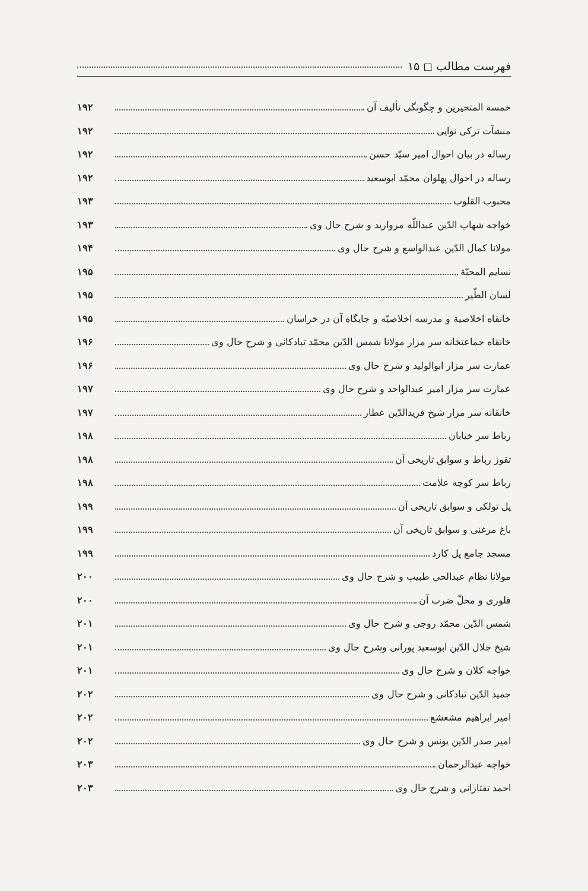فهرست مطالب ◻ ۱۵
خمسة المتحيرين و چگونگی تألیف آن ۱۹۲
منشآت ترکی نوایی ۱۹۲
رساله در بیان احوال امیر سیّد حسن ۱۹۲
رساله در احوال پهلوان محمّد ابوسعید ۱۹۲
محبوب القلوب ۱۹۳
خواجه شهاب الدّین عبداللّه مروارید و شرح حال وی ۱۹۳
مولانا کمال الدّین عبدالواسع و شرح حال وی ۱۹۴
نسایم المحبّة ۱۹۵
لسان الطّیر ۱۹۵
خانقاه اخلاصیة و مدرسه اخلاصیّه و جایگاه آن در خراسان ۱۹۵
خانقاه جماعتخانه سر مزار مولانا شمس الدّین محمّد تبادکانی و شرح حال وی ۱۹۶
عمارت سر مزار ابوالولید و شرح حال وی ۱۹۶
عمارت سر مزار امیر عبدالواحد و شرح حال وی ۱۹۷
خانقانه سر مزار شیخ فریدالدّین عطار ۱۹۷
رباط سر خیابان ۱۹۸
تقوز رباط و سوابق تاریخی آن ۱۹۸
رباط سر کوچه علامت ۱۹۸
پل تولکی و سوابق تاریخی آن ۱۹۹
باغ مرغنی و سوابق تاریخی آن ۱۹۹
مسجد جامع پل کارد ۱۹۹
مولانا نظام عبدالحی طبیب و شرح حال وی ۲۰۰
فلوری و محلّ ضرب آن ۲۰۰
شمس الدّین محمّد روجی و شرح حال وی ۲۰۱
شیخ جلال الدّین ابوسعید پورانی وشرح حال وی ۲۰۱
خواجه کلان و شرح حال وی ۲۰۱
حمید الدّین تبادکانی و شرح حال وی ۲۰۲
امیر ابراهیم مشعشع ۲۰۲
امیر صدر الدّین یونس و شرح حال وی ۲۰۲
خواجه عبدالرحمان ۲۰۳
احمد تفتازانی و شرح حال وی ۲۰۳